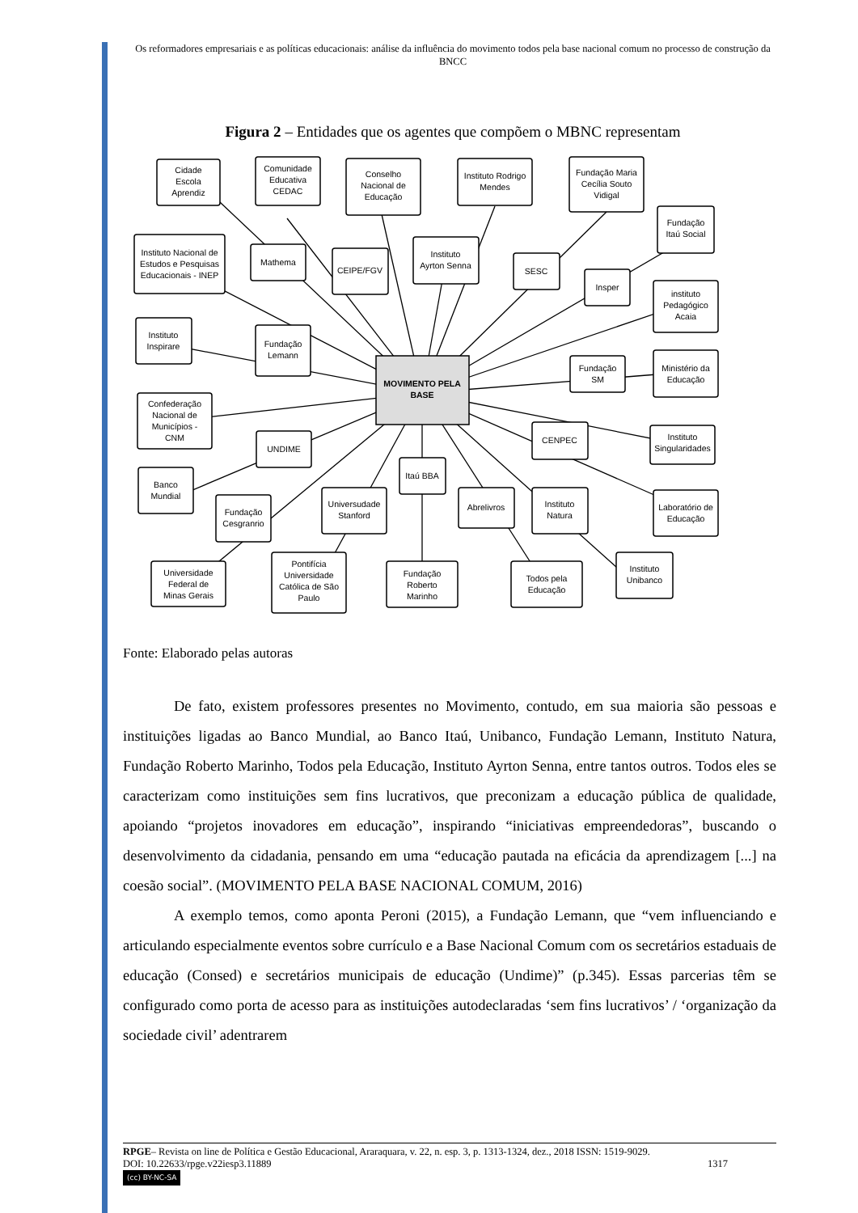Os reformadores empresariais e as políticas educacionais: análise da influência do movimento todos pela base nacional comum no processo de construção da BNCC
Figura 2 – Entidades que os agentes que compõem o MBNC representam
MOVIMENTO PELA
BASE
Cidade
Escola
Aprendiz
Comunidade
Educativa
CEDAC
Conselho
Nacional de
Educação
Instituto Rodrigo
Mendes
Fundação Maria
Cecília Souto
Vidigal
Fundação
Itaú Social
Instituto Nacional de
Estudos e Pesquisas
Educacionais - INEP
Mathema
CEIPE/FGV
Instituto
Ayrton Senna
SESC
Insper
instituto
Pedagógico
Acaia
Instituto
Inspirare
Fundação
Lemann
Fundação
SM
Ministério da
Educação
Confederação
Nacional de
Municípios -
CNM
UNDIME
CENPEC
Instituto
Singularidades
Banco
Mundial
Itaú BBA
Fundação
Cesgranrio
Universudade
Stanford
Abrelivros
Instituto
Natura
Laboratório de
Educação
Universidade
Federal de
Minas Gerais
Pontifícia
Universidade
Católica de São
Paulo
Fundação
Roberto
Marinho
Todos pela
Educação
Instituto
Unibanco
Fonte: Elaborado pelas autoras
De fato, existem professores presentes no Movimento, contudo, em sua maioria são pessoas e instituições ligadas ao Banco Mundial, ao Banco Itaú, Unibanco, Fundação Lemann, Instituto Natura, Fundação Roberto Marinho, Todos pela Educação, Instituto Ayrton Senna, entre tantos outros. Todos eles se caracterizam como instituições sem fins lucrativos, que preconizam a educação pública de qualidade, apoiando “projetos inovadores em educação”, inspirando “iniciativas empreendedoras”, buscando o desenvolvimento da cidadania, pensando em uma “educação pautada na eficácia da aprendizagem [...] na coesão social”. (MOVIMENTO PELA BASE NACIONAL COMUM, 2016)
A exemplo temos, como aponta Peroni (2015), a Fundação Lemann, que “vem influenciando e articulando especialmente eventos sobre currículo e a Base Nacional Comum com os secretários estaduais de educação (Consed) e secretários municipais de educação (Undime)” (p.345). Essas parcerias têm se configurado como porta de acesso para as instituições autodeclaradas ‘sem fins lucrativos’ / ‘organização da sociedade civil’ adentrarem
RPGE– Revista on line de Política e Gestão Educacional, Araraquara, v. 22, n. esp. 3, p. 1313-1324, dez., 2018 ISSN: 1519-9029.
DOI: 10.22633/rpge.v22iesp3.11889 1317
(cc) BY-NC-SA